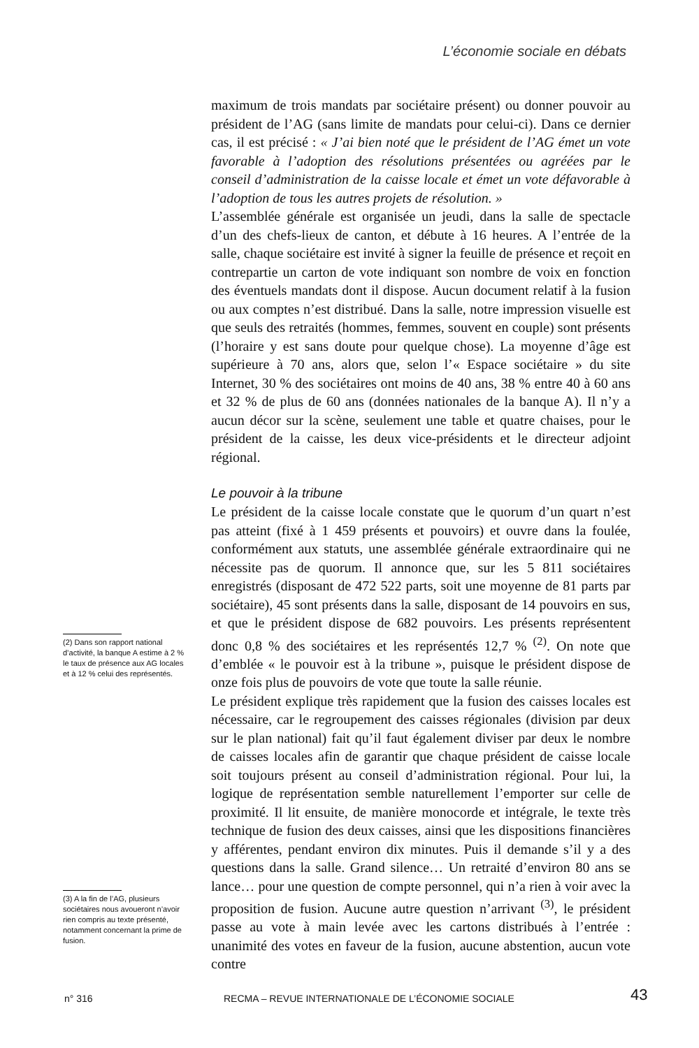L’économie sociale en débats
(2) Dans son rapport national d’activité, la banque A estime à 2 % le taux de présence aux AG locales et à 12 % celui des représentés.
(3) A la fin de l’AG, plusieurs sociétaires nous avoueront n’avoir rien compris au texte présenté, notamment concernant la prime de fusion.
maximum de trois mandats par sociétaire présent) ou donner pouvoir au président de l’AG (sans limite de mandats pour celui-ci). Dans ce dernier cas, il est précisé : « J’ai bien noté que le président de l’AG émet un vote favorable à l’adoption des résolutions présentées ou agréées par le conseil d’administration de la caisse locale et émet un vote défavorable à l’adoption de tous les autres projets de résolution. »
L’assemblée générale est organisée un jeudi, dans la salle de spectacle d’un des chefs-lieux de canton, et débute à 16 heures. A l’entrée de la salle, chaque sociétaire est invité à signer la feuille de présence et reçoit en contrepartie un carton de vote indiquant son nombre de voix en fonction des éventuels mandats dont il dispose. Aucun document relatif à la fusion ou aux comptes n’est distribué. Dans la salle, notre impression visuelle est que seuls des retraités (hommes, femmes, souvent en couple) sont présents (l’horaire y est sans doute pour quelque chose). La moyenne d’âge est supérieure à 70 ans, alors que, selon l’« Espace sociétaire » du site Internet, 30 % des sociétaires ont moins de 40 ans, 38 % entre 40 à 60 ans et 32 % de plus de 60 ans (données nationales de la banque A). Il n’y a aucun décor sur la scène, seulement une table et quatre chaises, pour le président de la caisse, les deux vice-présidents et le directeur adjoint régional.
Le pouvoir à la tribune
Le président de la caisse locale constate que le quorum d’un quart n’est pas atteint (fixé à 1 459 présents et pouvoirs) et ouvre dans la foulée, conformément aux statuts, une assemblée générale extraordinaire qui ne nécessite pas de quorum. Il annonce que, sur les 5 811 sociétaires enregistrés (disposant de 472 522 parts, soit une moyenne de 81 parts par sociétaire), 45 sont présents dans la salle, disposant de 14 pouvoirs en sus, et que le président dispose de 682 pouvoirs. Les présents représentent donc 0,8 % des sociétaires et les représentés 12,7 % <sup>(2)</sup>. On note que d’emblée « le pouvoir est à la tribune », puisque le président dispose de onze fois plus de pouvoirs de vote que toute la salle réunie.
Le président explique très rapidement que la fusion des caisses locales est nécessaire, car le regroupement des caisses régionales (division par deux sur le plan national) fait qu’il faut également diviser par deux le nombre de caisses locales afin de garantir que chaque président de caisse locale soit toujours présent au conseil d’administration régional. Pour lui, la logique de représentation semble naturellement l’emporter sur celle de proximité. Il lit ensuite, de manière monocorde et intégrale, le texte très technique de fusion des deux caisses, ainsi que les dispositions financières y afférentes, pendant environ dix minutes. Puis il demande s’il y a des questions dans la salle. Grand silence… Un retraité d’environ 80 ans se lance… pour une question de compte personnel, qui n’a rien à voir avec la proposition de fusion. Aucune autre question n’arrivant <sup>(3)</sup>, le président passe au vote à main levée avec les cartons distribués à l’entrée : unanimité des votes en faveur de la fusion, aucune abstention, aucun vote contre
n° 316 RECMA – REVUE INTERNATIONALE DE L’ÉCONOMIE SOCIALE 43